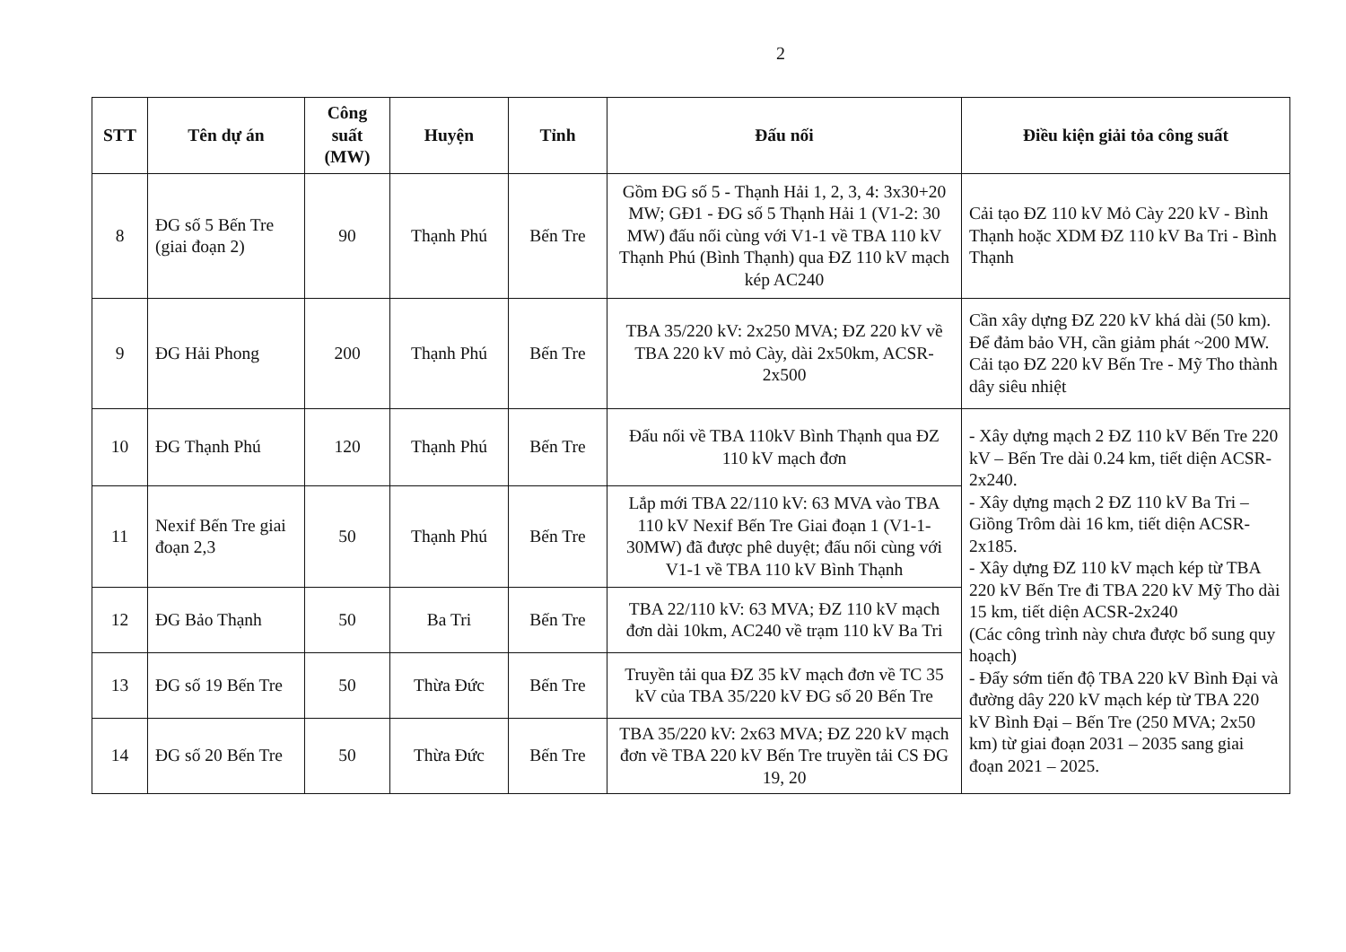2
| STT | Tên dự án | Công suất (MW) | Huyện | Tỉnh | Đấu nối | Điều kiện giải tỏa công suất |
| --- | --- | --- | --- | --- | --- | --- |
| 8 | ĐG số 5 Bến Tre (giai đoạn 2) | 90 | Thạnh Phú | Bến Tre | Gồm ĐG số 5 - Thạnh Hải 1, 2, 3, 4: 3x30+20 MW; GĐ1 - ĐG số 5 Thạnh Hải 1 (V1-2: 30 MW) đấu nối cùng với V1-1 về TBA 110 kV Thạnh Phú (Bình Thạnh) qua ĐZ 110 kV mạch kép AC240 | Cải tạo ĐZ 110 kV Mỏ Cày 220 kV - Bình Thạnh hoặc XDM ĐZ 110 kV Ba Tri - Bình Thạnh |
| 9 | ĐG Hải Phong | 200 | Thạnh Phú | Bến Tre | TBA 35/220 kV: 2x250 MVA; ĐZ 220 kV về TBA 220 kV mỏ Cày, dài 2x50km, ACSR-2x500 | Cần xây dựng ĐZ 220 kV khá dài (50 km). Để đảm bảo VH, cần giảm phát ~200 MW. Cải tạo ĐZ 220 kV Bến Tre - Mỹ Tho thành dây siêu nhiệt |
| 10 | ĐG Thạnh Phú | 120 | Thạnh Phú | Bến Tre | Đấu nối về TBA 110kV Bình Thạnh qua ĐZ 110 kV mạch đơn | - Xây dựng mạch 2 ĐZ 110 kV Bến Tre 220 kV – Bến Tre dài 0.24 km, tiết diện ACSR-2x240. - Xây dựng mạch 2 ĐZ 110 kV Ba Tri – Giồng Trôm dài 16 km, tiết diện ACSR-2x185. - Xây dựng ĐZ 110 kV mạch kép từ TBA 220 kV Bến Tre đi TBA 220 kV Mỹ Tho dài 15 km, tiết diện ACSR-2x240 (Các công trình này chưa được bổ sung quy hoạch) - Đẩy sớm tiến độ TBA 220 kV Bình Đại và đường dây 220 kV mạch kép từ TBA 220 kV Bình Đại – Bến Tre (250 MVA; 2x50 km) từ giai đoạn 2031 – 2035 sang giai đoạn 2021 – 2025. |
| 11 | Nexif Bến Tre giai đoạn 2,3 | 50 | Thạnh Phú | Bến Tre | Lắp mới TBA 22/110 kV: 63 MVA vào TBA 110 kV Nexif Bến Tre Giai đoạn 1 (V1-1-30MW) đã được phê duyệt; đấu nối cùng với V1-1 về TBA 110 kV Bình Thạnh | |
| 12 | ĐG Bảo Thạnh | 50 | Ba Tri | Bến Tre | TBA 22/110 kV: 63 MVA; ĐZ 110 kV mạch đơn dài 10km, AC240 về trạm 110 kV Ba Tri | |
| 13 | ĐG số 19 Bến Tre | 50 | Thừa Đức | Bến Tre | Truyền tải qua ĐZ 35 kV mạch đơn về TC 35 kV của TBA 35/220 kV ĐG số 20 Bến Tre | |
| 14 | ĐG số 20 Bến Tre | 50 | Thừa Đức | Bến Tre | TBA 35/220 kV: 2x63 MVA; ĐZ 220 kV mạch đơn về TBA 220 kV Bến Tre truyền tải CS ĐG 19, 20 | |